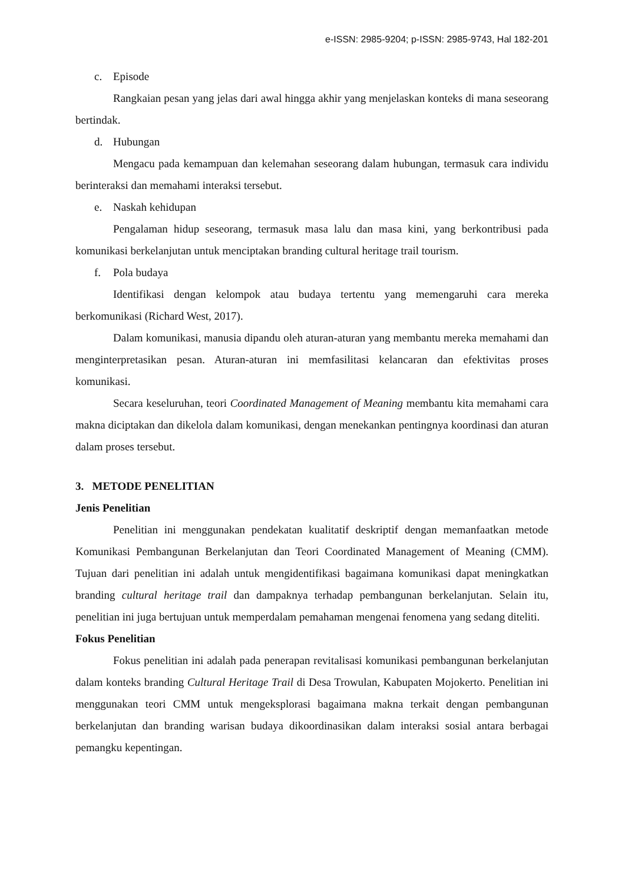e-ISSN: 2985-9204; p-ISSN: 2985-9743, Hal 182-201
c. Episode
Rangkaian pesan yang jelas dari awal hingga akhir yang menjelaskan konteks di mana seseorang bertindak.
d. Hubungan
Mengacu pada kemampuan dan kelemahan seseorang dalam hubungan, termasuk cara individu berinteraksi dan memahami interaksi tersebut.
e. Naskah kehidupan
Pengalaman hidup seseorang, termasuk masa lalu dan masa kini, yang berkontribusi pada komunikasi berkelanjutan untuk menciptakan branding cultural heritage trail tourism.
f. Pola budaya
Identifikasi dengan kelompok atau budaya tertentu yang memengaruhi cara mereka berkomunikasi (Richard West, 2017).
Dalam komunikasi, manusia dipandu oleh aturan-aturan yang membantu mereka memahami dan menginterpretasikan pesan. Aturan-aturan ini memfasilitasi kelancaran dan efektivitas proses komunikasi.
Secara keseluruhan, teori Coordinated Management of Meaning membantu kita memahami cara makna diciptakan dan dikelola dalam komunikasi, dengan menekankan pentingnya koordinasi dan aturan dalam proses tersebut.
3. METODE PENELITIAN
Jenis Penelitian
Penelitian ini menggunakan pendekatan kualitatif deskriptif dengan memanfaatkan metode Komunikasi Pembangunan Berkelanjutan dan Teori Coordinated Management of Meaning (CMM). Tujuan dari penelitian ini adalah untuk mengidentifikasi bagaimana komunikasi dapat meningkatkan branding cultural heritage trail dan dampaknya terhadap pembangunan berkelanjutan. Selain itu, penelitian ini juga bertujuan untuk memperdalam pemahaman mengenai fenomena yang sedang diteliti.
Fokus Penelitian
Fokus penelitian ini adalah pada penerapan revitalisasi komunikasi pembangunan berkelanjutan dalam konteks branding Cultural Heritage Trail di Desa Trowulan, Kabupaten Mojokerto. Penelitian ini menggunakan teori CMM untuk mengeksplorasi bagaimana makna terkait dengan pembangunan berkelanjutan dan branding warisan budaya dikoordinasikan dalam interaksi sosial antara berbagai pemangku kepentingan.